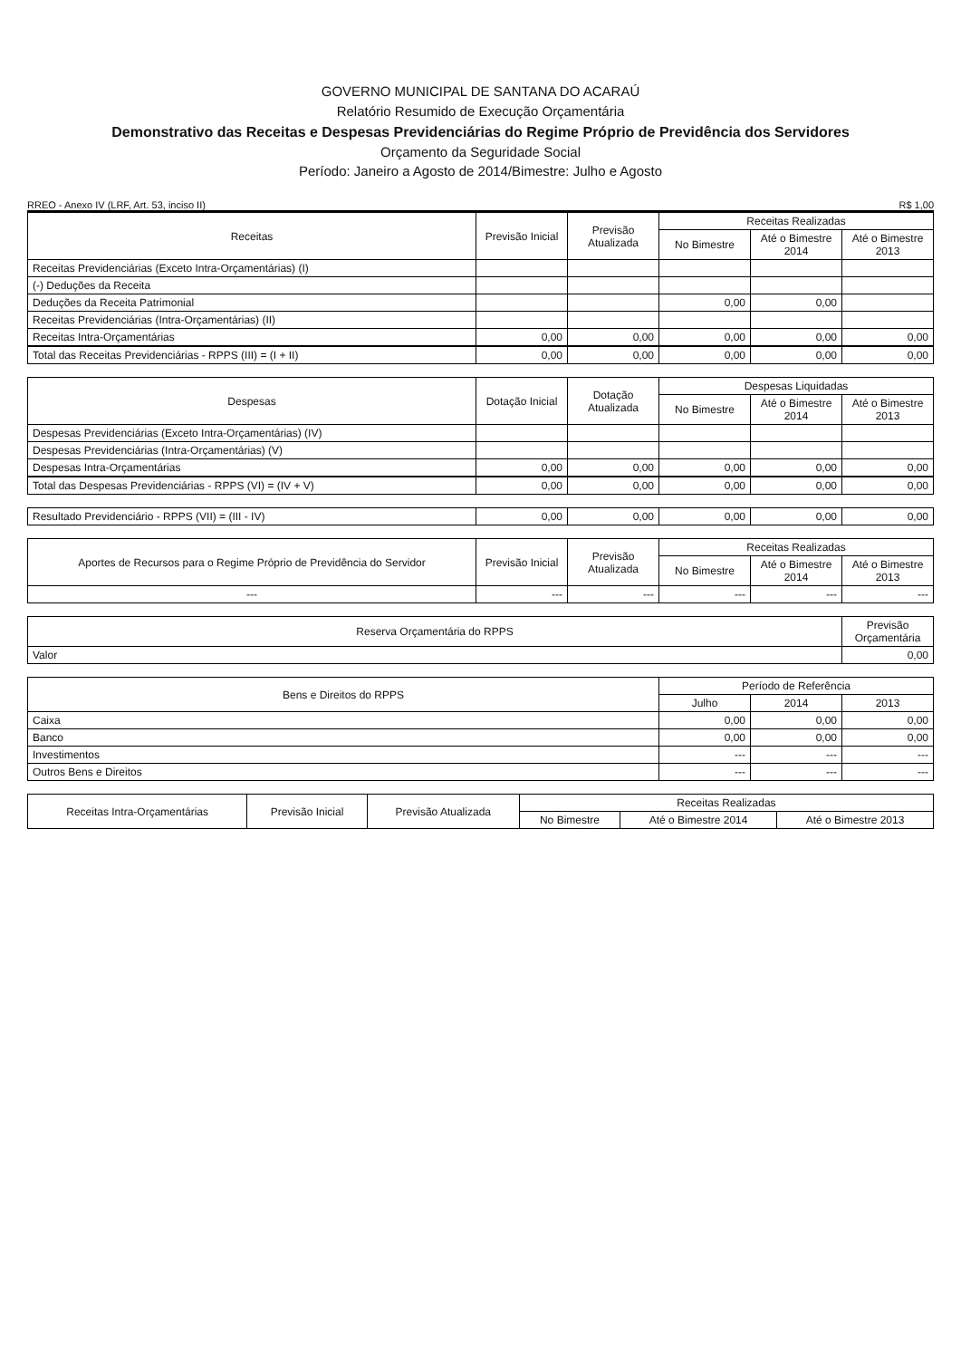GOVERNO MUNICIPAL DE SANTANA DO ACARAÚ
Relatório Resumido de Execução Orçamentária
Demonstrativo das Receitas e Despesas Previdenciárias do Regime Próprio de Previdência dos Servidores
Orçamento da Seguridade Social
Período: Janeiro a Agosto de 2014/Bimestre: Julho e Agosto
RREO - Anexo IV (LRF, Art. 53, inciso II) R$ 1,00
| Receitas | Previsão Inicial | Previsão Atualizada | Receitas Realizadas | | |
| --- | --- | --- | --- | --- | --- |
| | | | No Bimestre | Até o Bimestre 2014 | Até o Bimestre 2013 |
| Receitas Previdenciárias (Exceto Intra-Orçamentárias) (I) | | | | | |
| (-) Deduções da Receita | | | | | |
| Deduções da Receita Patrimonial | | | 0,00 | 0,00 | |
| Receitas Previdenciárias (Intra-Orçamentárias) (II) | | | | | |
| Receitas Intra-Orçamentárias | 0,00 | 0,00 | 0,00 | 0,00 | 0,00 |
| Total das Receitas Previdenciárias - RPPS (III) = (I + II) | 0,00 | 0,00 | 0,00 | 0,00 | 0,00 |
| Despesas | Dotação Inicial | Dotação Atualizada | Despesas Liquidadas | | |
| --- | --- | --- | --- | --- | --- |
| | | | No Bimestre | Até o Bimestre 2014 | Até o Bimestre 2013 |
| Despesas Previdenciárias (Exceto Intra-Orçamentárias) (IV) | | | | | |
| Despesas Previdenciárias (Intra-Orçamentárias) (V) | | | | | |
| Despesas Intra-Orçamentárias | 0,00 | 0,00 | 0,00 | 0,00 | 0,00 |
| Total das Despesas Previdenciárias - RPPS (VI) = (IV + V) | 0,00 | 0,00 | 0,00 | 0,00 | 0,00 |
| Resultado Previdenciário - RPPS (VII) = (III - IV) | 0,00 | 0,00 | 0,00 | 0,00 | 0,00 |
| Aportes de Recursos para o Regime Próprio de Previdência do Servidor | Previsão Inicial | Previsão Atualizada | Receitas Realizadas | | |
| --- | --- | --- | --- | --- | --- |
| | | | No Bimestre | Até o Bimestre 2014 | Até o Bimestre 2013 |
| --- | --- | --- | --- | --- | --- |
| Reserva Orçamentária do RPPS | Previsão Orçamentária |
| --- | --- |
| Valor | 0,00 |
| Bens e Direitos do RPPS | Período de Referência | | |
| --- | --- | --- | --- |
| | Julho | 2014 | 2013 |
| Caixa | 0,00 | 0,00 | 0,00 |
| Banco | 0,00 | 0,00 | 0,00 |
| Investimentos | --- | --- | --- |
| Outros Bens e Direitos | --- | --- | --- |
| Receitas Intra-Orçamentárias | Previsão Inicial | Previsão Atualizada | Receitas Realizadas | | |
| --- | --- | --- | --- | --- | --- |
| | | | No Bimestre | Até o Bimestre 2014 | Até o Bimestre 2013 |